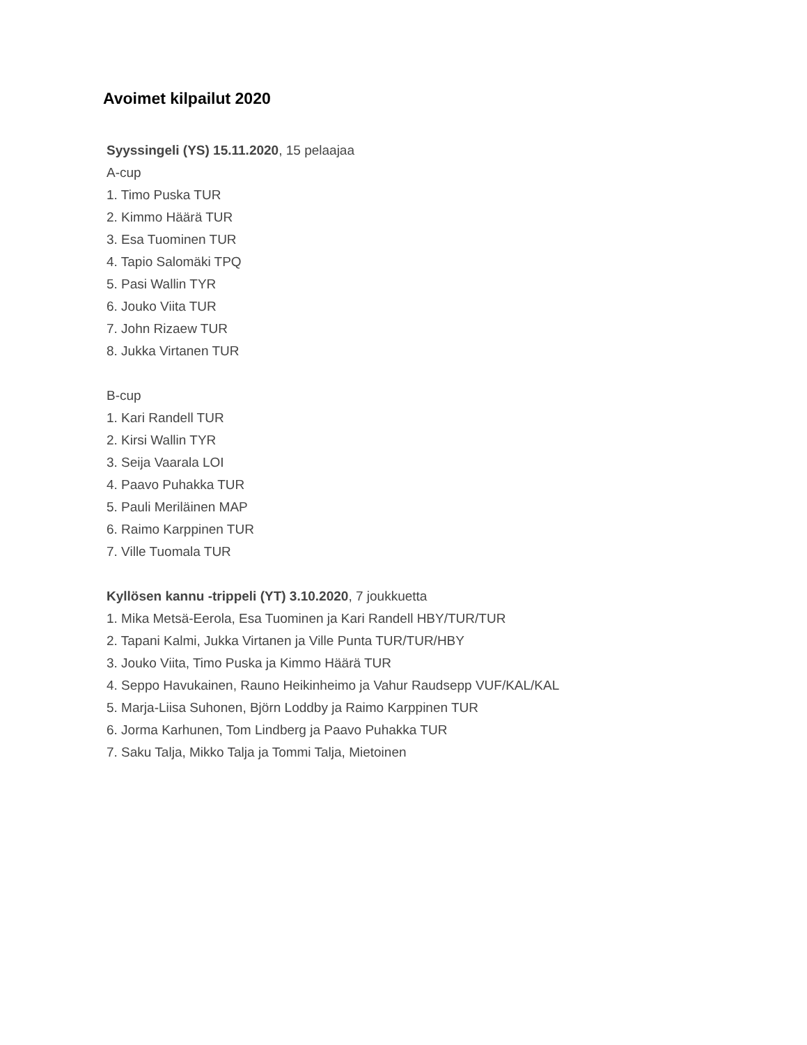Avoimet kilpailut 2020
Syyssingeli (YS) 15.11.2020, 15 pelaajaa
A-cup
1. Timo Puska TUR
2. Kimmo Häärä TUR
3. Esa Tuominen TUR
4. Tapio Salomäki TPQ
5. Pasi Wallin TYR
6. Jouko Viita TUR
7. John Rizaew TUR
8. Jukka Virtanen TUR
B-cup
1. Kari Randell TUR
2. Kirsi Wallin TYR
3. Seija Vaarala LOI
4. Paavo Puhakka TUR
5. Pauli Meriläinen MAP
6. Raimo Karppinen TUR
7. Ville Tuomala TUR
Kyllösen kannu -trippeli (YT) 3.10.2020, 7 joukkuetta
1. Mika Metsä-Eerola, Esa Tuominen ja Kari Randell HBY/TUR/TUR
2. Tapani Kalmi, Jukka Virtanen ja Ville Punta TUR/TUR/HBY
3. Jouko Viita, Timo Puska ja Kimmo Häärä TUR
4. Seppo Havukainen, Rauno Heikinheimo ja Vahur Raudsepp VUF/KAL/KAL
5. Marja-Liisa Suhonen, Björn Loddby ja Raimo Karppinen TUR
6. Jorma Karhunen, Tom Lindberg ja Paavo Puhakka TUR
7. Saku Talja, Mikko Talja ja Tommi Talja, Mietoinen